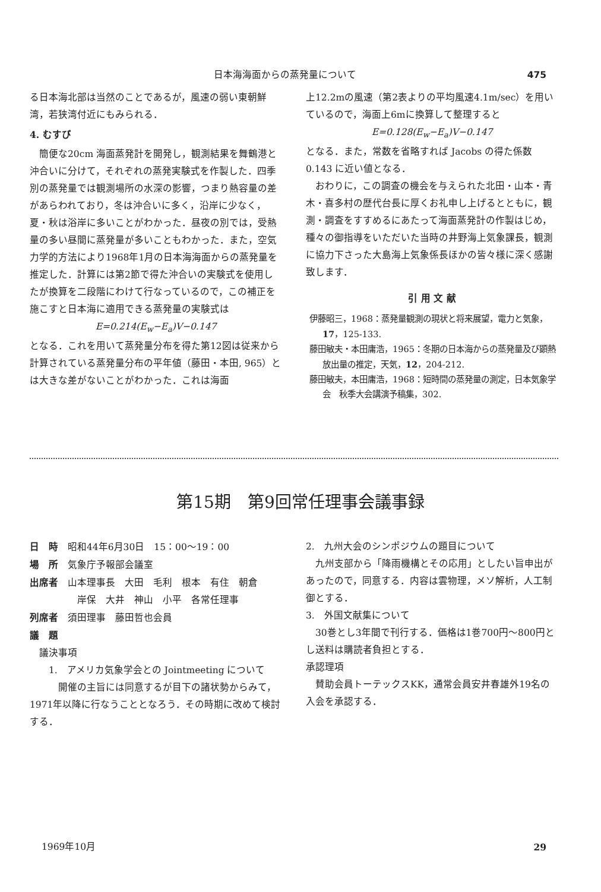日本海海面からの蒸発量について 475
る日本海北部は当然のことであるが，風速の弱い東朝鮮湾，若狭湾付近にもみられる．
4. むすび
　簡便な20cm 海面蒸発計を開発し，観測結果を舞鶴港と沖合いに分けて，それぞれの蒸発実験式を作製した．四季別の蒸発量では観測場所の水深の影響，つまり熱容量の差があらわれており，冬は沖合いに多く，沿岸に少なく，夏・秋は浴岸に多いことがわかった．昼夜の別では，受熱量の多い昼間に蒸発量が多いこともわかった．また，空気力学的方法により1968年1月の日本海海面からの蒸発量を推定した．計算には第2節で得た沖合いの実験式を使用したが換算を二段階にわけて行なっているので，この補正を施こすと日本海に適用できる蒸発量の実験式は
E=0.214(E<sub>w</sub>−E<sub>a</sub>)V−0.147
となる．これを用いて蒸発量分布を得た第12図は従来から計算されている蒸発量分布の平年値（藤田・本田, 965）とは大きな差がないことがわかった．これは海面
上12.2mの風速（第2表よりの平均風速4.1m/sec）を用いているので，海面上6mに換算して整理すると
E=0.128(E<sub>w</sub>−E<sub>a</sub>)V−0.147
となる．また，常数を省略すれば Jacobs の得た係数0.143 に近い値となる．
　おわりに，この調査の機会を与えられた北田・山本・青木・喜多村の歴代台長に厚くお礼申し上げるとともに，観測・調査をすすめるにあたって海面蒸発計の作製はじめ，種々の御指導をいただいた当時の井野海上気象課長，観測に協力下さった大島海上気象係長ほかの皆々様に深く感謝致します．
引 用 文 献
伊藤昭三，1968：蒸発量観測の現状と将来展望，電力と気象，17，125-133.
藤田敏夫・本田庸浩，1965：冬期の日本海からの蒸発量及び顕熱放出量の推定，天気，12，204-212.
藤田敏夫，本田庸浩，1968：短時間の蒸発量の測定，日本気象学会　秋季大会講演予稿集，302.
第15期　第9回常任理事会議事録
日　時　昭和44年6月30日　15：00〜19：00
場　所　気象庁予報部会議室
出席者　山本理事長　大田　毛利　根本　有住　朝倉
　　　　　岸保　大井　神山　小平　各常任理事
列席者　須田理事　藤田哲也会員
議　題
　議決事項
　　1.　アメリカ気象学会との Jointmeeting について
　　　開催の主旨には同意するが目下の諸状勢からみて，1971年以降に行なうこととなろう．その時期に改めて検討する．
2.　九州大会のシンポジウムの題目について
　九州支部から「降雨機構とその応用」としたい旨申出があったので，同意する．内容は雲物理，メソ解析，人工制御とする．
3.　外国文献集について
　30巻とし3年間で刊行する．価格は1巻700円〜800円とし送料は購読者負担とする．
承認理項
　賛助会員トーテックスKK，通常会員安井春雄外19名の入会を承認する．
1969年10月 29